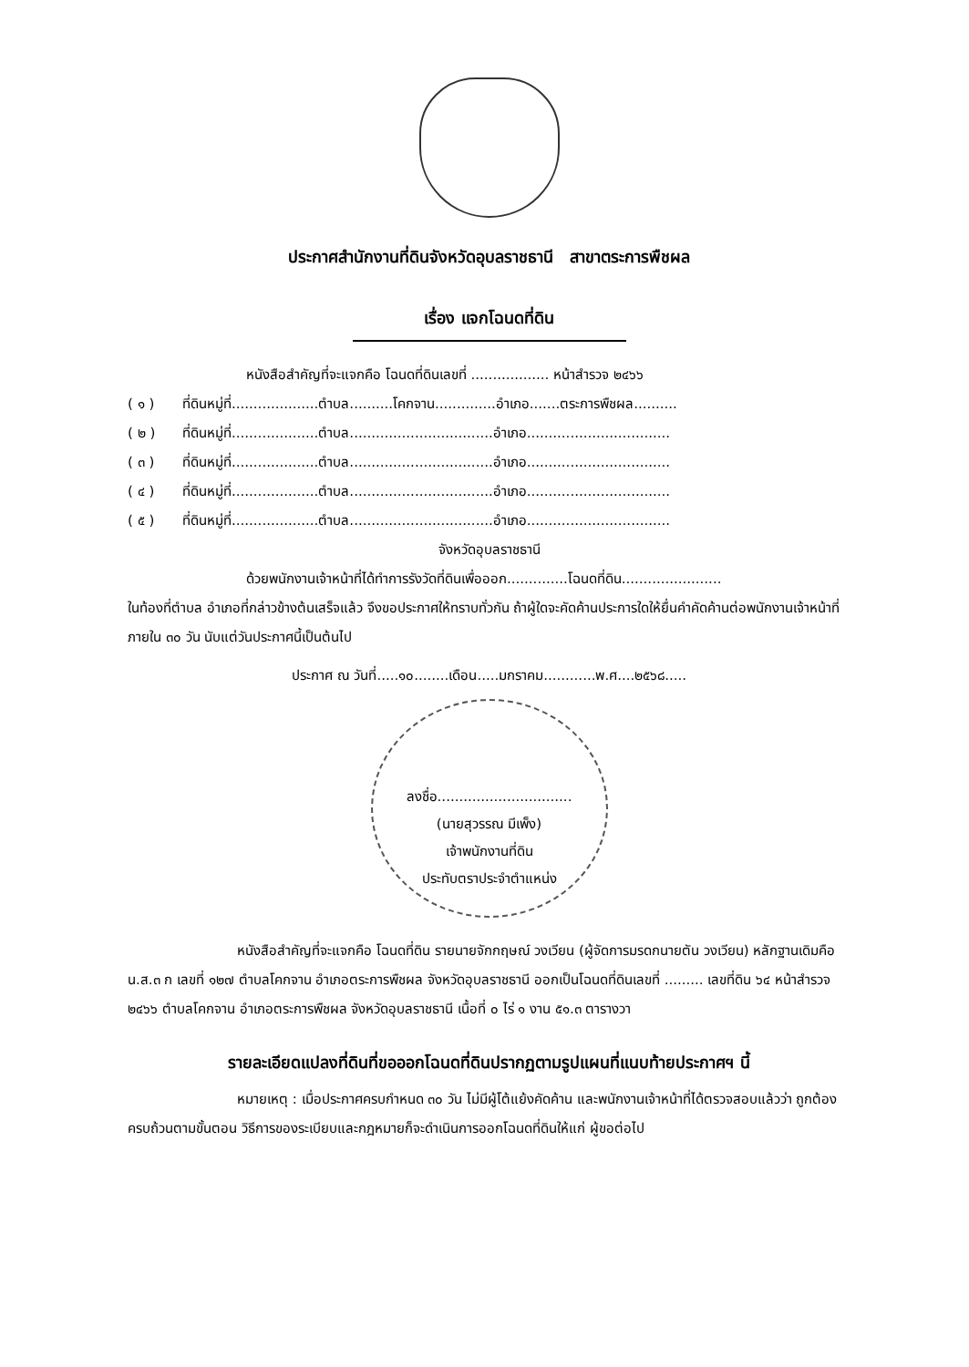ประกาศสำนักงานที่ดินจังหวัดอุบลราชธานี สาขาตระการพืชผล
เรื่อง แจกโฉนดที่ดิน
หนังสือสำคัญที่จะแจกคือ โฉนดที่ดินเลขที่ .................. หน้าสำรวจ ๒๔๖๖
( ๑ ) ที่ดินหมู่ที่....................ตำบล..........โคกจาน..............อำเภอ.......ตระการพืชผล..........
( ๒ ) ที่ดินหมู่ที่....................ตำบล.................................อำเภอ.................................
( ๓ ) ที่ดินหมู่ที่....................ตำบล.................................อำเภอ.................................
( ๔ ) ที่ดินหมู่ที่....................ตำบล.................................อำเภอ.................................
( ๕ ) ที่ดินหมู่ที่....................ตำบล.................................อำเภอ.................................
จังหวัดอุบลราชธานี
ด้วยพนักงานเจ้าหน้าที่ได้ทำการรังวัดที่ดินเพื่อออก..............โฉนดที่ดิน.......................
ในท้องที่ตำบล อำเภอที่กล่าวข้างต้นเสร็จแล้ว จึงขอประกาศให้ทราบทั่วกัน ถ้าผู้ใดจะคัดค้านประการใดให้ยื่นคำคัดค้านต่อพนักงานเจ้าหน้าที่ภายใน ๓๐ วัน นับแต่วันประกาศนี้เป็นต้นไป
ประกาศ ณ วันที่.....๑๐........เดือน.....มกราคม............พ.ศ....๒๕๖๘.....
ลงชื่อ...............................
(นายสุวรรณ มีเพ็ง)
เจ้าพนักงานที่ดิน
ประทับตราประจำตำแหน่ง
หนังสือสำคัญที่จะแจกคือ โฉนดที่ดิน รายนายจักกฤษณ์ วงเวียน (ผู้จัดการมรดกนายตัน วงเวียน) หลักฐานเดิมคือ น.ส.๓ ก เลขที่ ๑๒๗ ตำบลโคกจาน อำเภอตระการพืชผล จังหวัดอุบลราชธานี ออกเป็นโฉนดที่ดินเลขที่ ......... เลขที่ดิน ๖๔ หน้าสำรวจ ๒๔๖๖ ตำบลโคกจาน อำเภอตระการพืชผล จังหวัดอุบลราชธานี เนื้อที่ ๐ ไร่ ๑ งาน ๕๑.๓ ตารางวา
รายละเอียดแปลงที่ดินที่ขอออกโฉนดที่ดินปรากฏตามรูปแผนที่แนบท้ายประกาศฯ นี้
หมายเหตุ : เมื่อประกาศครบกำหนด ๓๐ วัน ไม่มีผู้โต้แย้งคัดค้าน และพนักงานเจ้าหน้าที่ได้ตรวจสอบแล้วว่า ถูกต้องครบถ้วนตามขั้นตอน วิธีการของระเบียบและกฎหมายก็จะดำเนินการออกโฉนดที่ดินให้แก่ ผู้ขอต่อไป